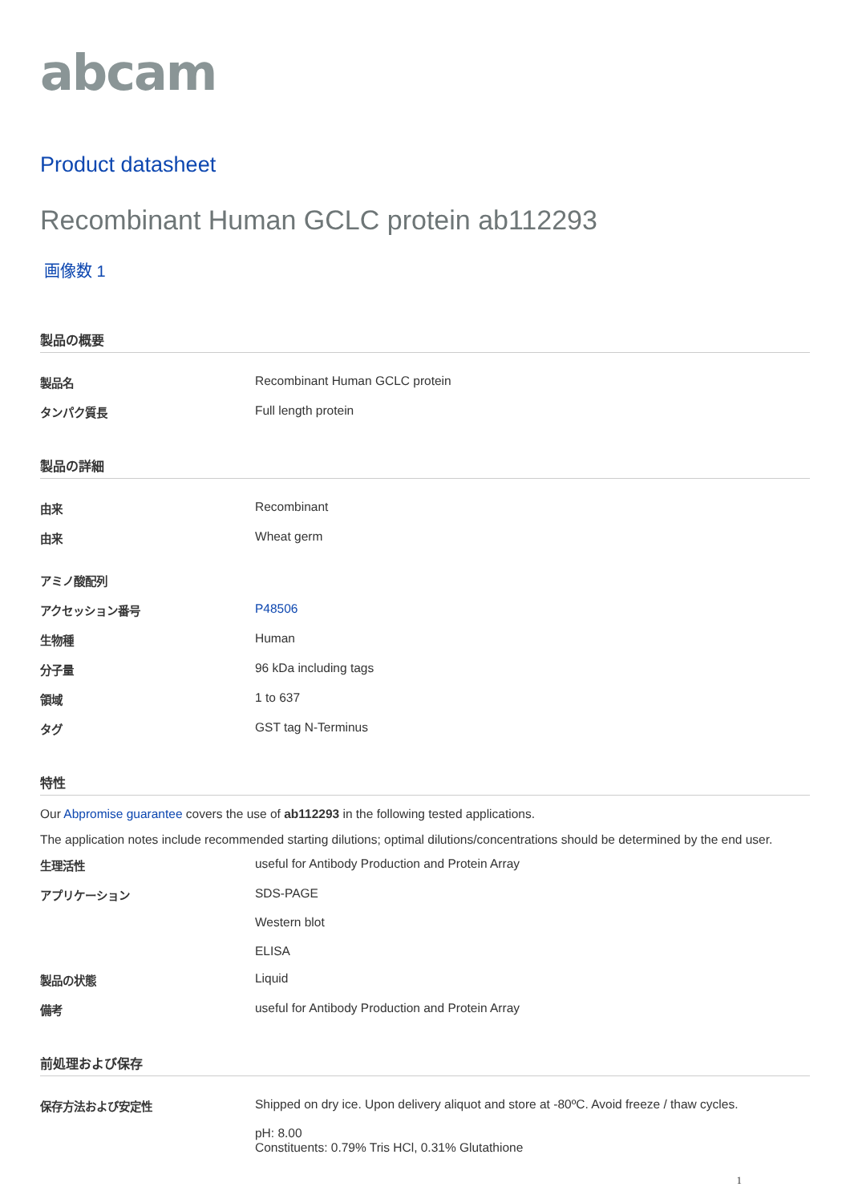abcam
Product datasheet
Recombinant Human GCLC protein ab112293
画像数 1
製品の概要
| 製品名 | Recombinant Human GCLC protein |
| タンパク質長 | Full length protein |
製品の詳細
| 由来 | Recombinant |
| 由来 | Wheat germ |
| アミノ酸配列 | |
| アクセッション番号 | P48506 |
| 生物種 | Human |
| 分子量 | 96 kDa including tags |
| 領域 | 1 to 637 |
| タグ | GST tag N-Terminus |
特性
Our Abpromise guarantee covers the use of ab112293 in the following tested applications.
The application notes include recommended starting dilutions; optimal dilutions/concentrations should be determined by the end user.
| 生理活性 | useful for Antibody Production and Protein Array |
| アプリケーション | SDS-PAGE Western blot ELISA |
| 製品の状態 | Liquid |
| 備考 | useful for Antibody Production and Protein Array |
前処理および保存
| 保存方法および安定性 | Shipped on dry ice. Upon delivery aliquot and store at -80ºC. Avoid freeze / thaw cycles. pH: 8.00 Constituents: 0.79% Tris HCl, 0.31% Glutathione |
1